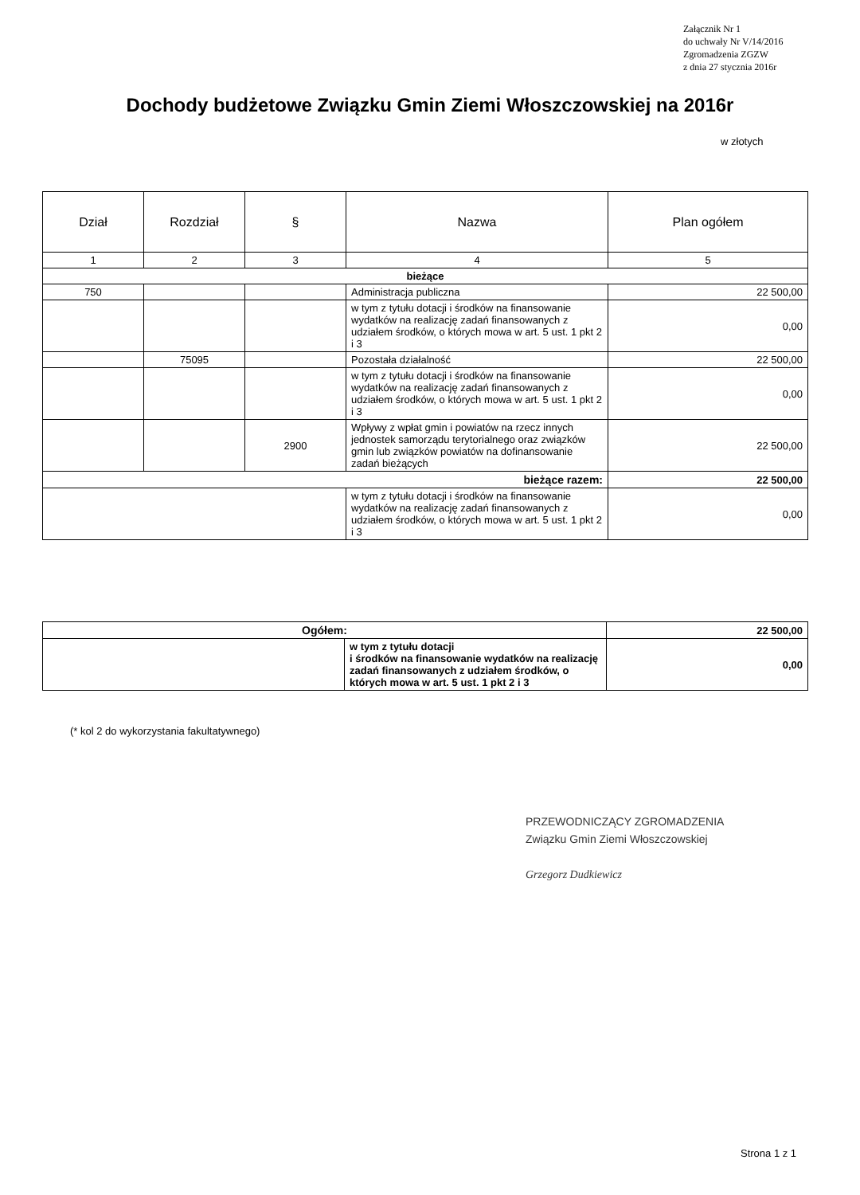Załącznik Nr 1
do uchwały Nr V/14/2016
Zgromadzenia ZGZW
z dnia 27 stycznia 2016r
Dochody budżetowe Związku Gmin Ziemi Włoszczowskiej na 2016r
w złotych
| Dział | Rozdział | § | Nazwa | Plan ogółem |
| --- | --- | --- | --- | --- |
| 1 | 2 | 3 | 4 | 5 |
| bieżące | | | | |
| 750 | | | Administracja publiczna | 22 500,00 |
| | | | w tym z tytułu dotacji i środków na finansowanie wydatków na realizację zadań finansowanych z udziałem środków, o których mowa w art. 5 ust. 1 pkt 2 i 3 | 0,00 |
| | 75095 | | Pozostała działalność | 22 500,00 |
| | | | w tym z tytułu dotacji i środków na finansowanie wydatków na realizację zadań finansowanych z udziałem środków, o których mowa w art. 5 ust. 1 pkt 2 i 3 | 0,00 |
| | | 2900 | Wpływy z wpłat gmin i powiatów na rzecz innych jednostek samorządu terytorialnego oraz związków gmin lub związków powiatów na dofinansowanie zadań bieżących | 22 500,00 |
| bieżące razem: | | | | 22 500,00 |
| | | | w tym z tytułu dotacji i środków na finansowanie wydatków na realizację zadań finansowanych z udziałem środków, o których mowa w art. 5 ust. 1 pkt 2 i 3 | 0,00 |
| Ogółem: | | 22 500,00 |
| | w tym z tytułu dotacji i środków na finansowanie wydatków na realizację zadań finansowanych z udziałem środków, o których mowa w art. 5 ust. 1 pkt 2 i 3 | 0,00 |
(* kol 2 do wykorzystania fakultatywnego)
PRZEWODNICZĄCY ZGROMADZENIA
Związku Gmin Ziemi Włoszczowskiej
Grzegorz Dudkiewicz
Strona 1 z 1